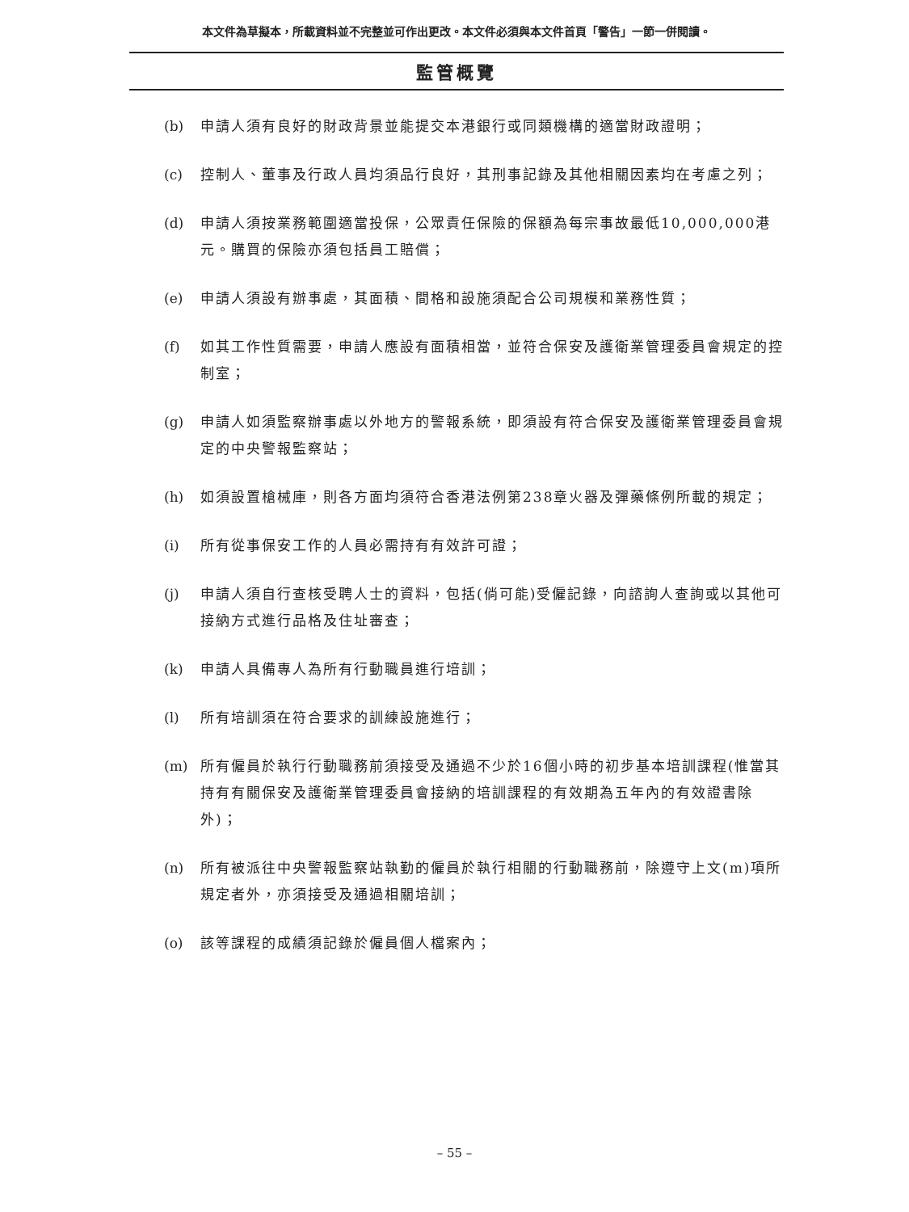本文件為草擬本，所載資料並不完整並可作出更改。本文件必須與本文件首頁「警告」一節一併閱讀。
監管概覽
(b) 申請人須有良好的財政背景並能提交本港銀行或同類機構的適當財政證明；
(c) 控制人、董事及行政人員均須品行良好，其刑事記錄及其他相關因素均在考慮之列；
(d) 申請人須按業務範圍適當投保，公眾責任保險的保額為每宗事故最低10,000,000港元。購買的保險亦須包括員工賠償；
(e) 申請人須設有辦事處，其面積、間格和設施須配合公司規模和業務性質；
(f) 如其工作性質需要，申請人應設有面積相當，並符合保安及護衛業管理委員會規定的控制室；
(g) 申請人如須監察辦事處以外地方的警報系統，即須設有符合保安及護衛業管理委員會規定的中央警報監察站；
(h) 如須設置槍械庫，則各方面均須符合香港法例第238章火器及彈藥條例所載的規定；
(i) 所有從事保安工作的人員必需持有有效許可證；
(j) 申請人須自行查核受聘人士的資料，包括(倘可能)受僱記錄，向諮詢人查詢或以其他可接納方式進行品格及住址審查；
(k) 申請人具備專人為所有行動職員進行培訓；
(l) 所有培訓須在符合要求的訓練設施進行；
(m) 所有僱員於執行行動職務前須接受及通過不少於16個小時的初步基本培訓課程(惟當其持有有關保安及護衛業管理委員會接納的培訓課程的有效期為五年內的有效證書除外)；
(n) 所有被派往中央警報監察站執勤的僱員於執行相關的行動職務前，除遵守上文(m)項所規定者外，亦須接受及通過相關培訓；
(o) 該等課程的成績須記錄於僱員個人檔案內；
– 55 –